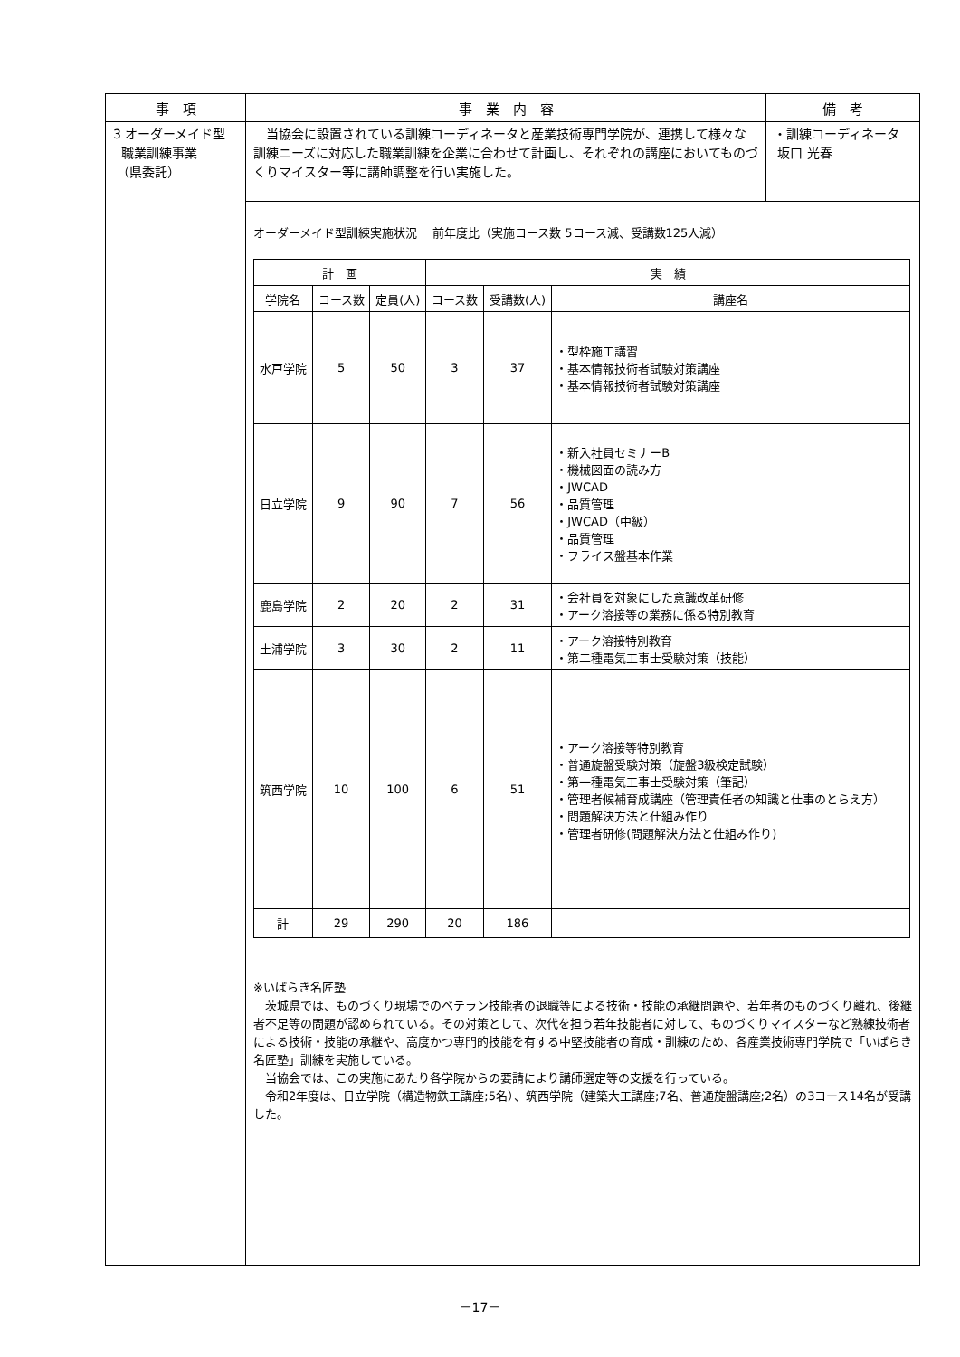| 事 項 | 事 業 内 容 | 備 考 |
| --- | --- | --- |
| 3 オーダーメイド型 職業訓練事業 （県委託） | 当協会に設置されている訓練コーディネータと産業技術専門学院が、連携して様々な訓練ニーズに対応した職業訓練を企業に合わせて計画し、それぞれの講座においてものづくりマイスター等に講師調整を行い実施した。 | ・訓練コーディネータ 坂口 光春 |
| | オーダーメイド型訓練実施状況 前年度比（実施コース数 5コース減、受講数125人減） / 計 画 / / / 実 績 / / / / --- / --- / --- / --- / --- / --- / / 学院名 / コース数 / 定員(人) / コース数 / 受講数(人) / 講座名 / / 水戸学院 / 5 / 50 / 3 / 37 / ・型枠施工講習 ・基本情報技術者試験対策講座 ・基本情報技術者試験対策講座 / / 日立学院 / 9 / 90 / 7 / 56 / ・新入社員セミナーB ・機械図面の読み方 ・JWCAD ・品質管理 ・JWCAD（中級） ・品質管理 ・フライス盤基本作業 / / 鹿島学院 / 2 / 20 / 2 / 31 / ・会社員を対象にした意識改革研修 ・アーク溶接等の業務に係る特別教育 / / 土浦学院 / 3 / 30 / 2 / 11 / ・アーク溶接特別教育 ・第二種電気工事士受験対策（技能） / / 筑西学院 / 10 / 100 / 6 / 51 / ・アーク溶接等特別教育 ・普通旋盤受験対策（旋盤3級検定試験） ・第一種電気工事士受験対策（筆記） ・管理者候補育成講座（管理責任者の知識と仕事のとらえ方） ・問題解決方法と仕組み作り ・管理者研修(問題解決方法と仕組み作り) / / 計 / 29 / 290 / 20 / 186 / / ※いばらき名匠塾 茨城県では、ものづくり現場でのベテラン技能者の退職等による技術・技能の承継問題や、若年者のものづくり離れ、後継者不足等の問題が認められている。その対策として、次代を担う若年技能者に対して、ものづくりマイスターなど熟練技術者による技術・技能の承継や、高度かつ専門的技能を有する中堅技能者の育成・訓練のため、各産業技術専門学院で「いばらき名匠塾」訓練を実施している。 当協会では、この実施にあたり各学院からの要請により講師選定等の支援を行っている。 令和2年度は、日立学院（構造物鉄工講座;5名）、筑西学院（建築大工講座;7名、普通旋盤講座;2名）の3コース14名が受講した。 | |
－17－